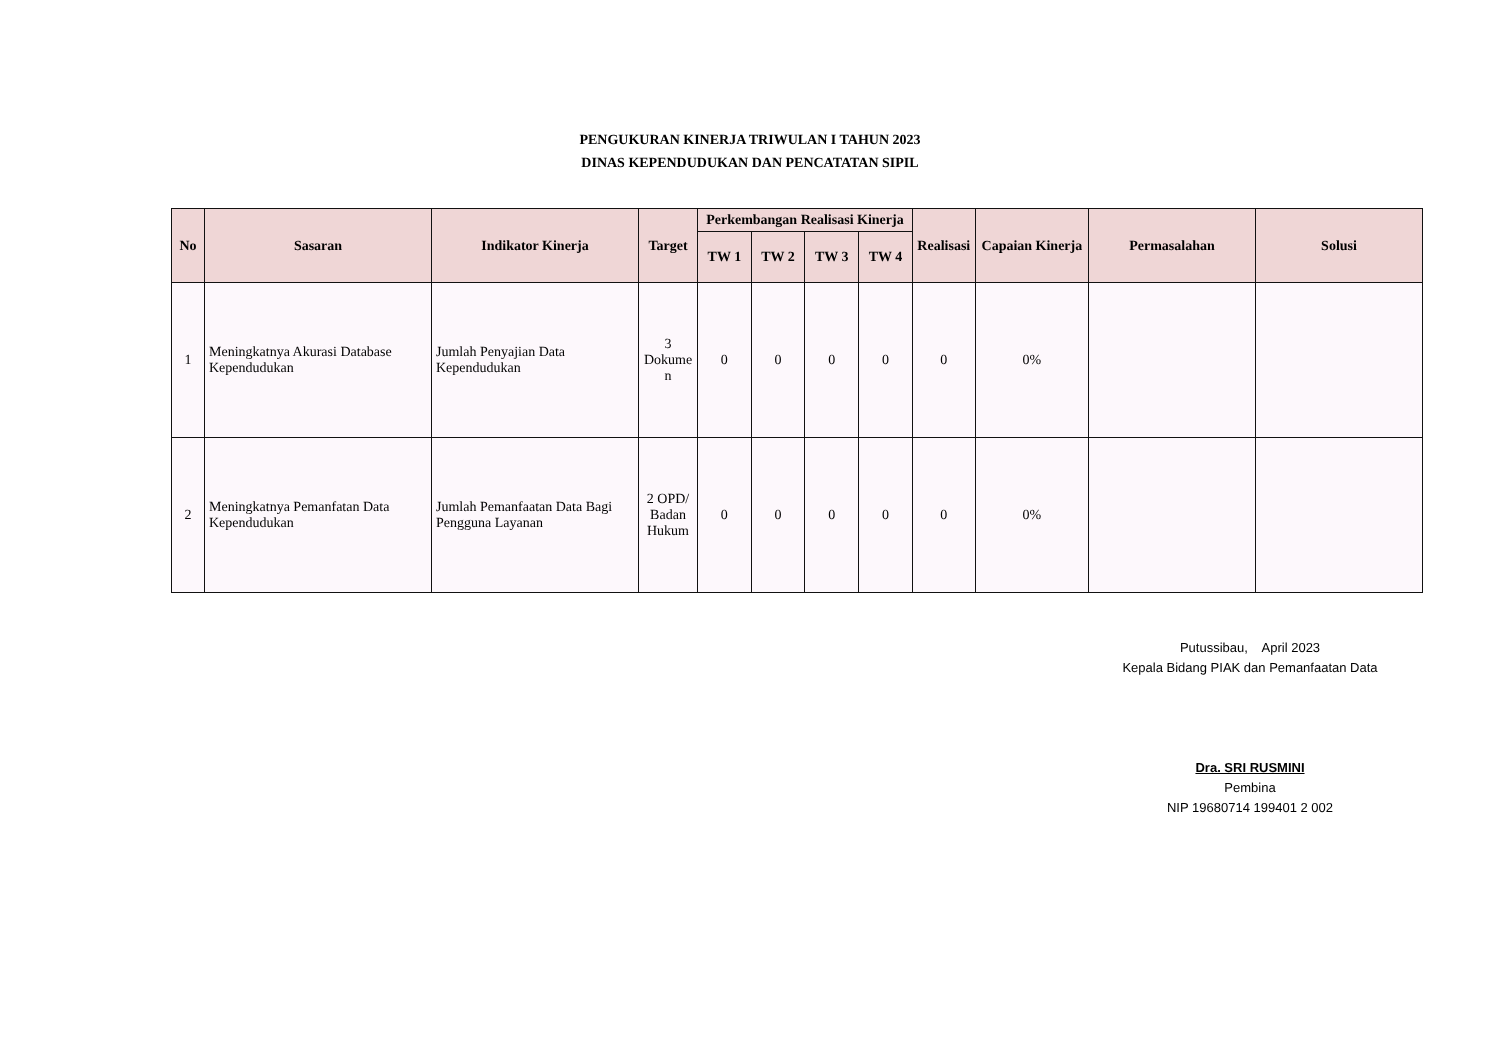PENGUKURAN KINERJA TRIWULAN I TAHUN 2023
DINAS KEPENDUDUKAN DAN PENCATATAN SIPIL
| No | Sasaran | Indikator Kinerja | Target | Perkembangan Realisasi Kinerja | | | | Realisasi | Capaian Kinerja | Permasalahan | Solusi |
| --- | --- | --- | --- | --- | --- | --- | --- | --- | --- | --- | --- |
| | | | | TW 1 | TW 2 | TW 3 | TW 4 | | | | |
| 1 | Meningkatnya Akurasi Database Kependudukan | Jumlah Penyajian Data Kependudukan | 3 Dokume n | 0 | 0 | 0 | 0 | 0 | 0% | | |
| 2 | Meningkatnya Pemanfatan Data Kependudukan | Jumlah Pemanfaatan Data Bagi Pengguna Layanan | 2 OPD/ Badan Hukum | 0 | 0 | 0 | 0 | 0 | 0% | | |
Putussibau, April 2023
Kepala Bidang PIAK dan Pemanfaatan Data
Dra. SRI RUSMINI
Pembina
NIP 19680714 199401 2 002